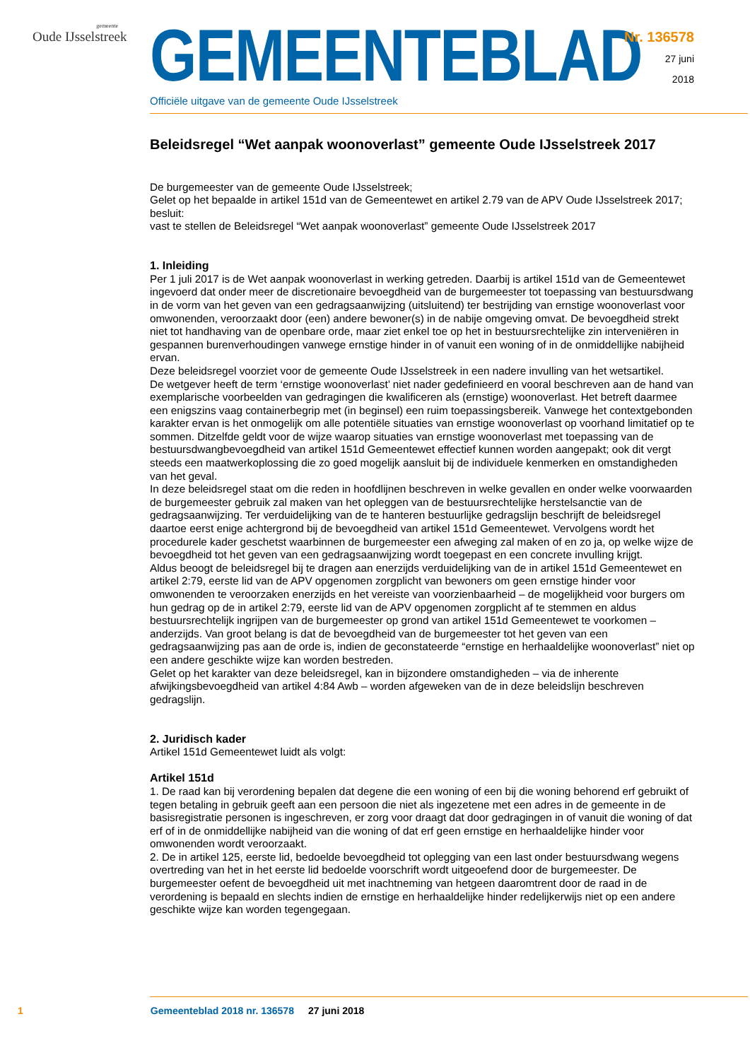gemeente
Oude IJsselstreek
GEMEENTEBLAD
Officiële uitgave van de gemeente Oude IJsselstreek
Nr. 136578
27 juni
2018
Beleidsregel “Wet aanpak woonoverlast” gemeente Oude IJsselstreek 2017
De burgemeester van de gemeente Oude IJsselstreek;
Gelet op het bepaalde in artikel 151d van de Gemeentewet en artikel 2.79 van de APV Oude IJsselstreek 2017;
besluit:
vast te stellen de Beleidsregel “Wet aanpak woonoverlast” gemeente Oude IJsselstreek 2017
1. Inleiding
Per 1 juli 2017 is de Wet aanpak woonoverlast in werking getreden. Daarbij is artikel 151d van de Gemeentewet ingevoerd dat onder meer de discretionaire bevoegdheid van de burgemeester tot toepassing van bestuursdwang in de vorm van het geven van een gedragsaanwijzing (uitsluitend) ter bestrijding van ernstige woonoverlast voor omwonenden, veroorzaakt door (een) andere bewoner(s) in de nabije omgeving omvat. De bevoegdheid strekt niet tot handhaving van de openbare orde, maar ziet enkel toe op het in bestuursrechtelijke zin interveniëren in gespannen burenverhoudingen vanwege ernstige hinder in of vanuit een woning of in de onmiddellijke nabijheid ervan.
Deze beleidsregel voorziet voor de gemeente Oude IJsselstreek in een nadere invulling van het wetsartikel.
De wetgever heeft de term ‘ernstige woonoverlast’ niet nader gedefinieerd en vooral beschreven aan de hand van exemplarische voorbeelden van gedragingen die kwalificeren als (ernstige) woonoverlast. Het betreft daarmee een enigszins vaag containerbegrip met (in beginsel) een ruim toepassingsbereik. Vanwege het contextgebonden karakter ervan is het onmogelijk om alle potentiële situaties van ernstige woonoverlast op voorhand limitatief op te sommen. Ditzelfde geldt voor de wijze waarop situaties van ernstige woonoverlast met toepassing van de bestuursdwangbevoegdheid van artikel 151d Gemeentewet effectief kunnen worden aangepakt; ook dit vergt steeds een maatwerkoplossing die zo goed mogelijk aansluit bij de individuele kenmerken en omstandigheden van het geval.
In deze beleidsregel staat om die reden in hoofdlijnen beschreven in welke gevallen en onder welke voorwaarden de burgemeester gebruik zal maken van het opleggen van de bestuursrechtelijke herstelsanctie van de gedragsaanwijzing. Ter verduidelijking van de te hanteren bestuurlijke gedragslijn beschrijft de beleidsregel daartoe eerst enige achtergrond bij de bevoegdheid van artikel 151d Gemeentewet. Vervolgens wordt het procedurele kader geschetst waarbinnen de burgemeester een afweging zal maken of en zo ja, op welke wijze de bevoegdheid tot het geven van een gedragsaanwijzing wordt toegepast en een concrete invulling krijgt.
Aldus beoogt de beleidsregel bij te dragen aan enerzijds verduidelijking van de in artikel 151d Gemeentewet en artikel 2:79, eerste lid van de APV opgenomen zorgplicht van bewoners om geen ernstige hinder voor omwonenden te veroorzaken enerzijds en het vereiste van voorzienbaarheid – de mogelijkheid voor burgers om hun gedrag op de in artikel 2:79, eerste lid van de APV opgenomen zorgplicht af te stemmen en aldus bestuursrechtelijk ingrijpen van de burgemeester op grond van artikel 151d Gemeentewet te voorkomen – anderzijds. Van groot belang is dat de bevoegdheid van de burgemeester tot het geven van een gedragsaanwijzing pas aan de orde is, indien de geconstateerde “ernstige en herhaaldelijke woonoverlast” niet op een andere geschikte wijze kan worden bestreden.
Gelet op het karakter van deze beleidsregel, kan in bijzondere omstandigheden – via de inherente afwijkingsbevoegdheid van artikel 4:84 Awb – worden afgeweken van de in deze beleidslijn beschreven gedragslijn.
2. Juridisch kader
Artikel 151d Gemeentewet luidt als volgt:
Artikel 151d
1. De raad kan bij verordening bepalen dat degene die een woning of een bij die woning behorend erf gebruikt of tegen betaling in gebruik geeft aan een persoon die niet als ingezetene met een adres in de gemeente in de basisregistratie personen is ingeschreven, er zorg voor draagt dat door gedragingen in of vanuit die woning of dat erf of in de onmiddellijke nabijheid van die woning of dat erf geen ernstige en herhaaldelijke hinder voor omwonenden wordt veroorzaakt.
2. De in artikel 125, eerste lid, bedoelde bevoegdheid tot oplegging van een last onder bestuursdwang wegens overtreding van het in het eerste lid bedoelde voorschrift wordt uitgeoefend door de burgemeester. De burgemeester oefent de bevoegdheid uit met inachtneming van hetgeen daaromtrent door de raad in de verordening is bepaald en slechts indien de ernstige en herhaaldelijke hinder redelijkerwijs niet op een andere geschikte wijze kan worden tegengegaan.
1 Gemeenteblad 2018 nr. 136578 27 juni 2018